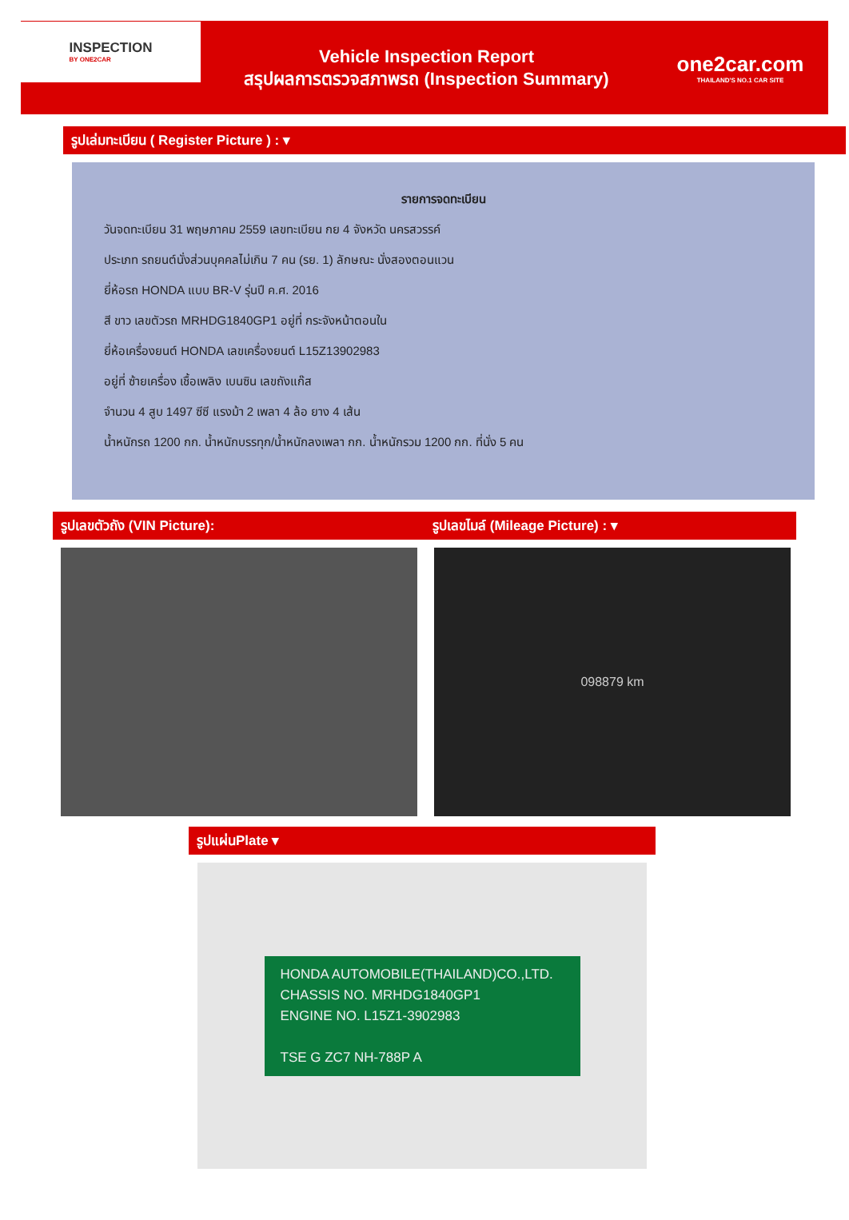INSPECTION
BY ONE2CAR
Vehicle Inspection Report
สรุปผลการตรวจสภาพรถ (Inspection Summary)
one2car.com
THAILAND'S NO.1 CAR SITE
รูปเล่มทะเบียน ( Register Picture ) : ▾
รายการจดทะเบียน
วันจดทะเบียน 31 พฤษภาคม 2559 เลขทะเบียน กย 4 จังหวัด นครสวรรค์
ประเภท รถยนต์นั่งส่วนบุคคลไม่เกิน 7 คน (รย. 1) ลักษณะ นั่งสองตอนแวน
ยี่ห้อรถ HONDA แบบ BR-V รุ่นปี ค.ศ. 2016
สี ขาว เลขตัวรถ MRHDG1840GP1 อยู่ที่ กระจังหน้าตอนใน
ยี่ห้อเครื่องยนต์ HONDA เลขเครื่องยนต์ L15Z13902983
อยู่ที่ ซ้ายเครื่อง เชื้อเพลิง เบนซิน เลขถังแก๊ส
จำนวน 4 สูบ 1497 ซีซี แรงม้า 2 เพลา 4 ล้อ ยาง 4 เส้น
น้ำหนักรถ 1200 กก. น้ำหนักบรรทุก/น้ำหนักลงเพลา กก. น้ำหนักรวม 1200 กก. ที่นั่ง 5 คน
รูปเลขตัวถัง (VIN Picture): รูปเลขไมล์ (Mileage Picture) : ▾
098879 km
รูปแผ่นPlate ▾
HONDA AUTOMOBILE(THAILAND)CO.,LTD.
CHASSIS NO. MRHDG1840GP1
ENGINE NO. L15Z1-3902983
TSE G ZC7 NH-788P A